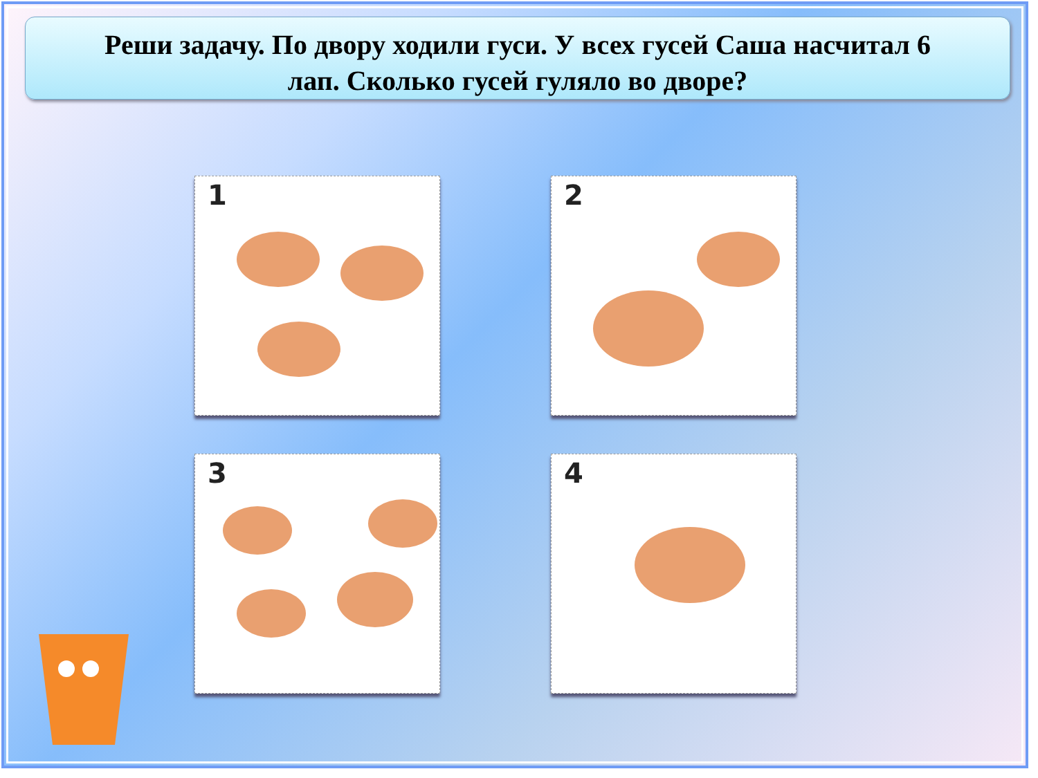Реши задачу. По двору ходили гуси. У всех гусей Саша насчитал 6
лап. Сколько гусей гуляло во дворе?
1
2
3
4